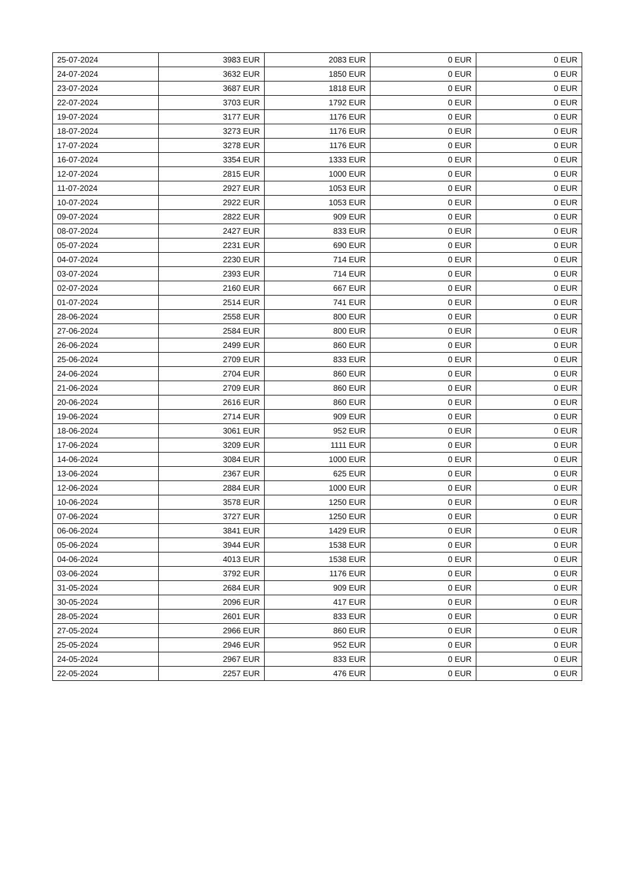| 25-07-2024 | 3983 EUR | 2083 EUR | 0 EUR | 0 EUR |
| 24-07-2024 | 3632 EUR | 1850 EUR | 0 EUR | 0 EUR |
| 23-07-2024 | 3687 EUR | 1818 EUR | 0 EUR | 0 EUR |
| 22-07-2024 | 3703 EUR | 1792 EUR | 0 EUR | 0 EUR |
| 19-07-2024 | 3177 EUR | 1176 EUR | 0 EUR | 0 EUR |
| 18-07-2024 | 3273 EUR | 1176 EUR | 0 EUR | 0 EUR |
| 17-07-2024 | 3278 EUR | 1176 EUR | 0 EUR | 0 EUR |
| 16-07-2024 | 3354 EUR | 1333 EUR | 0 EUR | 0 EUR |
| 12-07-2024 | 2815 EUR | 1000 EUR | 0 EUR | 0 EUR |
| 11-07-2024 | 2927 EUR | 1053 EUR | 0 EUR | 0 EUR |
| 10-07-2024 | 2922 EUR | 1053 EUR | 0 EUR | 0 EUR |
| 09-07-2024 | 2822 EUR | 909 EUR | 0 EUR | 0 EUR |
| 08-07-2024 | 2427 EUR | 833 EUR | 0 EUR | 0 EUR |
| 05-07-2024 | 2231 EUR | 690 EUR | 0 EUR | 0 EUR |
| 04-07-2024 | 2230 EUR | 714 EUR | 0 EUR | 0 EUR |
| 03-07-2024 | 2393 EUR | 714 EUR | 0 EUR | 0 EUR |
| 02-07-2024 | 2160 EUR | 667 EUR | 0 EUR | 0 EUR |
| 01-07-2024 | 2514 EUR | 741 EUR | 0 EUR | 0 EUR |
| 28-06-2024 | 2558 EUR | 800 EUR | 0 EUR | 0 EUR |
| 27-06-2024 | 2584 EUR | 800 EUR | 0 EUR | 0 EUR |
| 26-06-2024 | 2499 EUR | 860 EUR | 0 EUR | 0 EUR |
| 25-06-2024 | 2709 EUR | 833 EUR | 0 EUR | 0 EUR |
| 24-06-2024 | 2704 EUR | 860 EUR | 0 EUR | 0 EUR |
| 21-06-2024 | 2709 EUR | 860 EUR | 0 EUR | 0 EUR |
| 20-06-2024 | 2616 EUR | 860 EUR | 0 EUR | 0 EUR |
| 19-06-2024 | 2714 EUR | 909 EUR | 0 EUR | 0 EUR |
| 18-06-2024 | 3061 EUR | 952 EUR | 0 EUR | 0 EUR |
| 17-06-2024 | 3209 EUR | 1111 EUR | 0 EUR | 0 EUR |
| 14-06-2024 | 3084 EUR | 1000 EUR | 0 EUR | 0 EUR |
| 13-06-2024 | 2367 EUR | 625 EUR | 0 EUR | 0 EUR |
| 12-06-2024 | 2884 EUR | 1000 EUR | 0 EUR | 0 EUR |
| 10-06-2024 | 3578 EUR | 1250 EUR | 0 EUR | 0 EUR |
| 07-06-2024 | 3727 EUR | 1250 EUR | 0 EUR | 0 EUR |
| 06-06-2024 | 3841 EUR | 1429 EUR | 0 EUR | 0 EUR |
| 05-06-2024 | 3944 EUR | 1538 EUR | 0 EUR | 0 EUR |
| 04-06-2024 | 4013 EUR | 1538 EUR | 0 EUR | 0 EUR |
| 03-06-2024 | 3792 EUR | 1176 EUR | 0 EUR | 0 EUR |
| 31-05-2024 | 2684 EUR | 909 EUR | 0 EUR | 0 EUR |
| 30-05-2024 | 2096 EUR | 417 EUR | 0 EUR | 0 EUR |
| 28-05-2024 | 2601 EUR | 833 EUR | 0 EUR | 0 EUR |
| 27-05-2024 | 2966 EUR | 860 EUR | 0 EUR | 0 EUR |
| 25-05-2024 | 2946 EUR | 952 EUR | 0 EUR | 0 EUR |
| 24-05-2024 | 2967 EUR | 833 EUR | 0 EUR | 0 EUR |
| 22-05-2024 | 2257 EUR | 476 EUR | 0 EUR | 0 EUR |